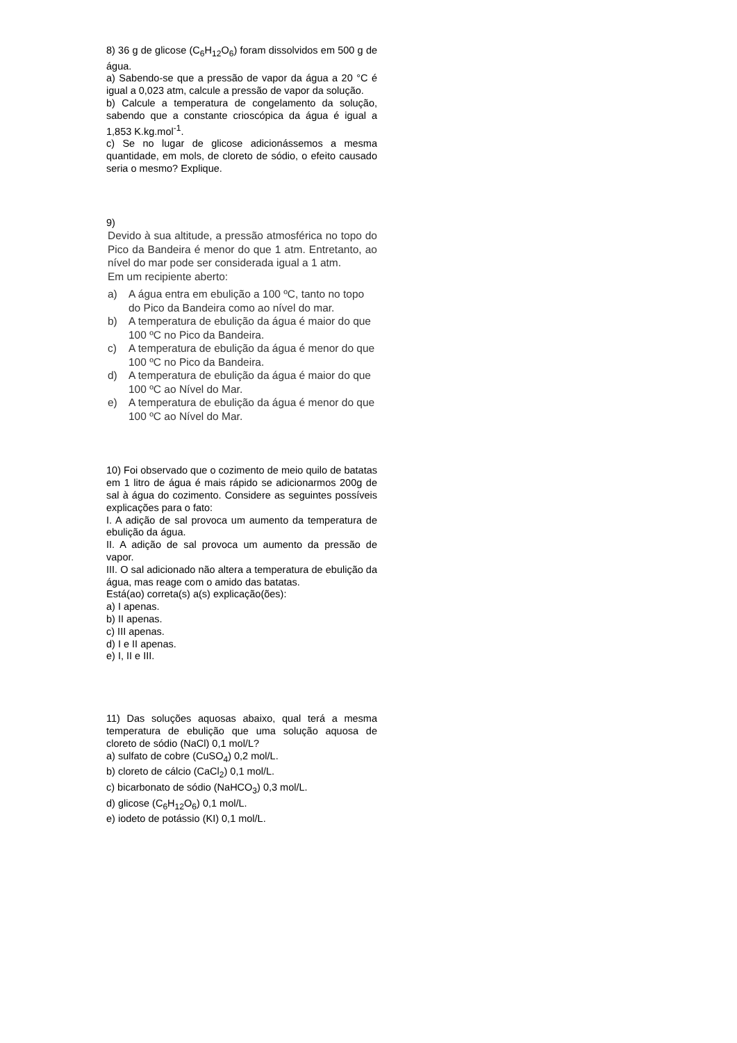8) 36 g de glicose (C<sub>6</sub>H<sub>12</sub>O<sub>6</sub>) foram dissolvidos em 500 g de água.
a) Sabendo-se que a pressão de vapor da água a 20 °C é igual a 0,023 atm, calcule a pressão de vapor da solução.
b) Calcule a temperatura de congelamento da solução, sabendo que a constante crioscópica da água é igual a 1,853 K.kg.mol<sup>-1</sup>.
c) Se no lugar de glicose adicionássemos a mesma quantidade, em mols, de cloreto de sódio, o efeito causado seria o mesmo? Explique.
9)
Devido à sua altitude, a pressão atmosférica no topo do Pico da Bandeira é menor do que 1 atm. Entretanto, ao nível do mar pode ser considerada igual a 1 atm.
Em um recipiente aberto:
a) A água entra em ebulição a 100 ºC, tanto no topo do Pico da Bandeira como ao nível do mar.
b) A temperatura de ebulição da água é maior do que 100 ºC no Pico da Bandeira.
c) A temperatura de ebulição da água é menor do que 100 ºC no Pico da Bandeira.
d) A temperatura de ebulição da água é maior do que 100 ºC ao Nível do Mar.
e) A temperatura de ebulição da água é menor do que 100 ºC ao Nível do Mar.
10) Foi observado que o cozimento de meio quilo de batatas em 1 litro de água é mais rápido se adicionarmos 200g de sal à água do cozimento. Considere as seguintes possíveis explicações para o fato:
I. A adição de sal provoca um aumento da temperatura de ebulição da água.
II. A adição de sal provoca um aumento da pressão de vapor.
III. O sal adicionado não altera a temperatura de ebulição da água, mas reage com o amido das batatas.
Está(ao) correta(s) a(s) explicação(ões):
a) I apenas.
b) II apenas.
c) III apenas.
d) I e II apenas.
e) I, II e III.
11) Das soluções aquosas abaixo, qual terá a mesma temperatura de ebulição que uma solução aquosa de cloreto de sódio (NaCl) 0,1 mol/L?
a) sulfato de cobre (CuSO<sub>4</sub>) 0,2 mol/L.
b) cloreto de cálcio (CaCl<sub>2</sub>) 0,1 mol/L.
c) bicarbonato de sódio (NaHCO<sub>3</sub>) 0,3 mol/L.
d) glicose (C<sub>6</sub>H<sub>12</sub>O<sub>6</sub>) 0,1 mol/L.
e) iodeto de potássio (KI) 0,1 mol/L.